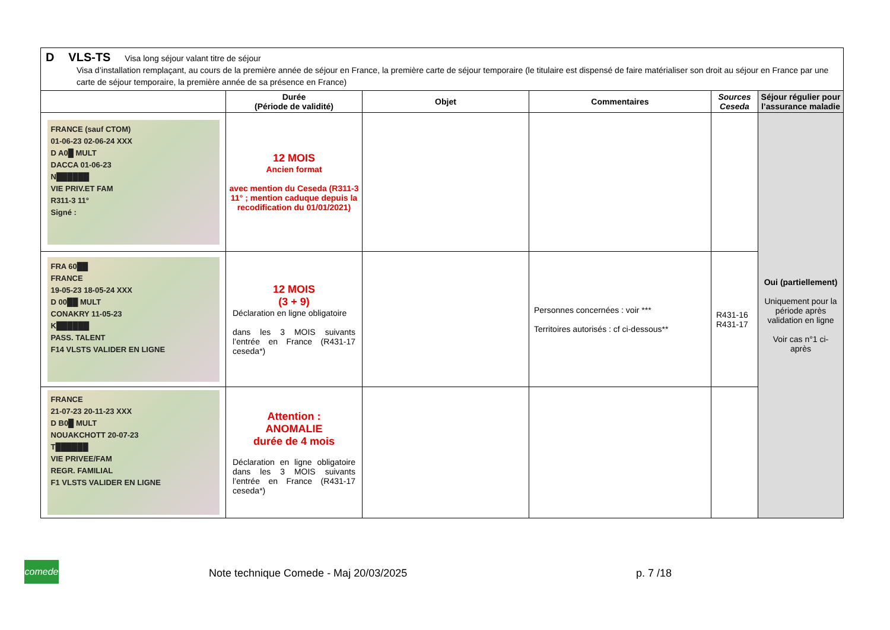D VLS-TS Visa long séjour valant titre de séjour
Visa d’installation remplaçant, au cours de la première année de séjour en France, la première carte de séjour temporaire (le titulaire est dispensé de faire matérialiser son droit au séjour en France par une carte de séjour temporaire, la première année de sa présence en France)
| | Durée (Période de validité) | Objet | Commentaires | Sources Ceseda | Séjour régulier pour l’assurance maladie |
| --- | --- | --- | --- | --- | --- |
| FRANCE (sauf CTOM) 01-06-23 02-06-24 XXX D A0█ MULT DACCA 01-06-23 N██████ VIE PRIV.ET FAM R311-3 11° Signé : | 12 MOIS Ancien format avec mention du Ceseda (R311-3 11° ; mention caduque depuis la recodification du 01/01/2021) | | | | Oui (partiellement) Uniquement pour la période après validation en ligne Voir cas n°1 ci-après |
| FRA 60██ FRANCE 19-05-23 18-05-24 XXX D 00██ MULT CONAKRY 11-05-23 K██████ PASS. TALENT F14 VLSTS VALIDER EN LIGNE | 12 MOIS (3 + 9) Déclaration en ligne obligatoire dans les 3 MOIS suivants l’entrée en France (R431-17 ceseda*) | | Personnes concernées : voir *** Territoires autorisés : cf ci-dessous** | R431-16 R431-17 | |
| FRANCE 21-07-23 20-11-23 XXX D B0█ MULT NOUAKCHOTT 20-07-23 T██████ VIE PRIVEE/FAM REGR. FAMILIAL F1 VLSTS VALIDER EN LIGNE | Attention : ANOMALIE durée de 4 mois Déclaration en ligne obligatoire dans les 3 MOIS suivants l’entrée en France (R431-17 ceseda*) | | | | |
comede
Note technique Comede - Maj 20/03/2025 p. 7 /18